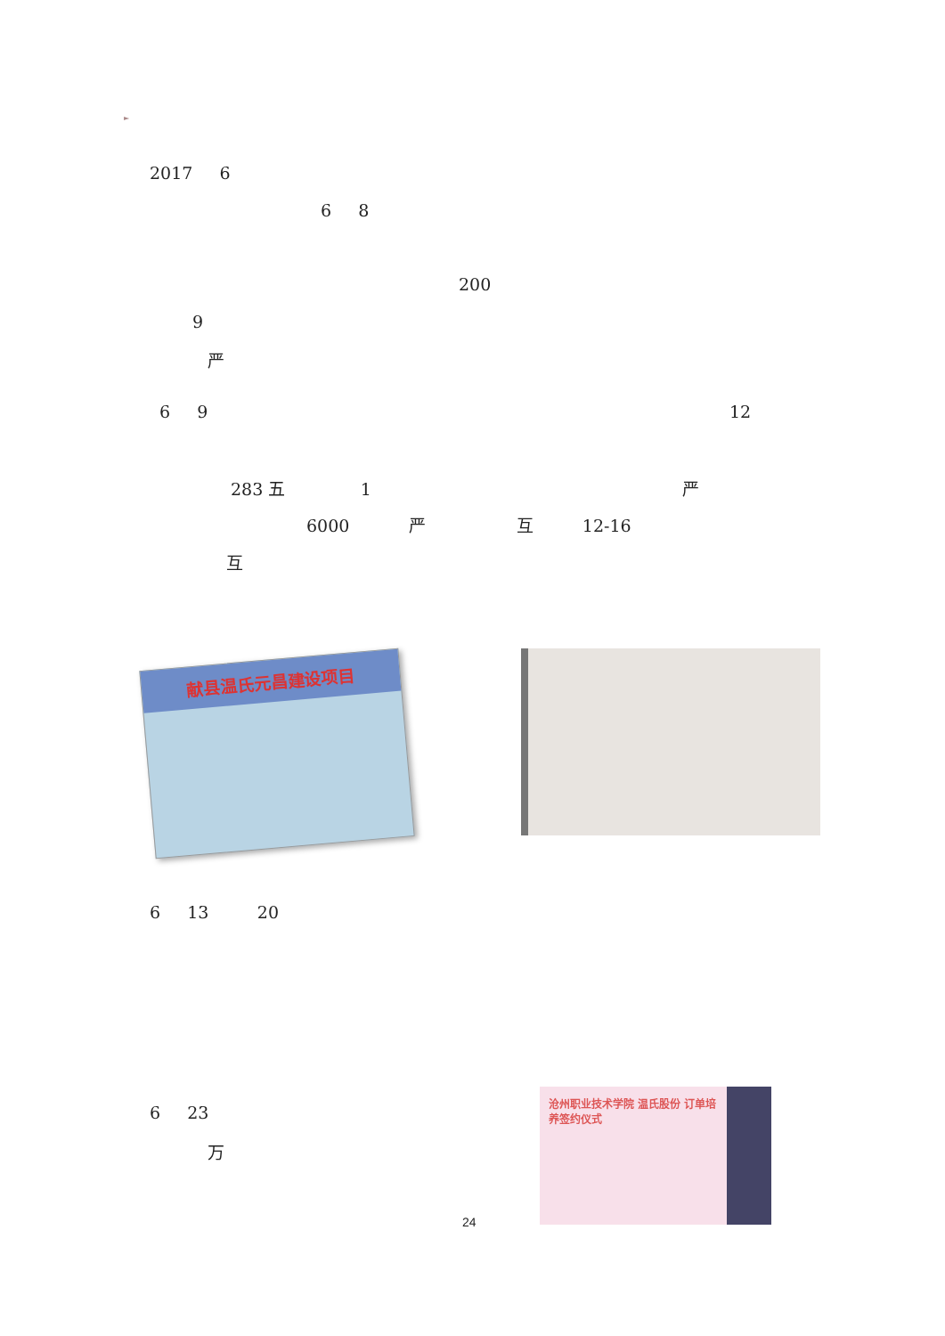►
2017 6
6 8
200
9
严
6 9
12
283 五 1
严
6000 严 互 12-16
互
献县温氏元昌建设项目
6 13 20
6 23
万
沧州职业技术学院 温氏股份 订单培养签约仪式
24